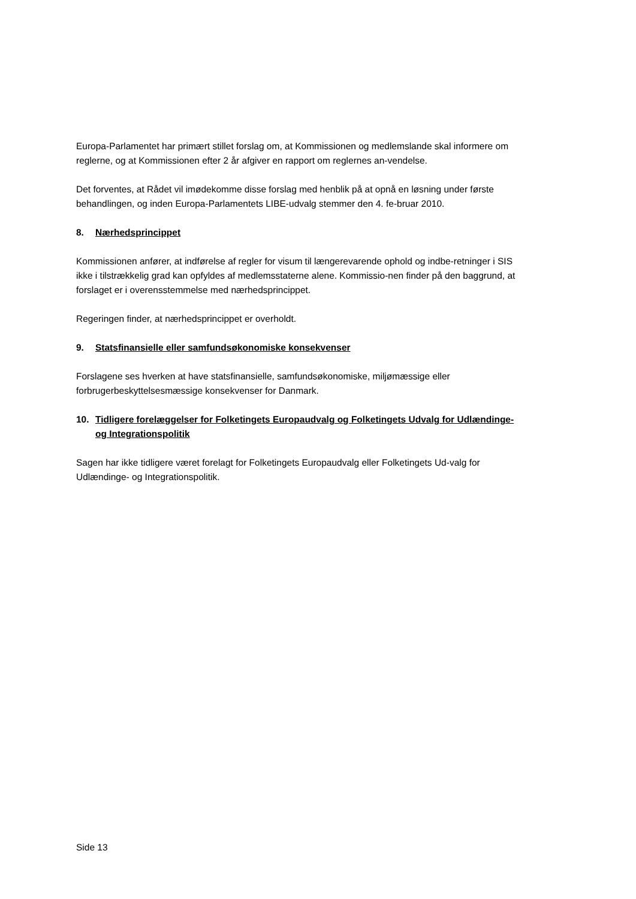Europa-Parlamentet har primært stillet forslag om, at Kommissionen og medlemslande skal informere om reglerne, og at Kommissionen efter 2 år afgiver en rapport om reglernes an-vendelse.
Det forventes, at Rådet vil imødekomme disse forslag med henblik på at opnå en løsning under første behandlingen, og inden Europa-Parlamentets LIBE-udvalg stemmer den 4. fe-bruar 2010.
8. Nærhedsprincippet
Kommissionen anfører, at indførelse af regler for visum til længerevarende ophold og indbe-retninger i SIS ikke i tilstrækkelig grad kan opfyldes af medlemsstaterne alene. Kommissio-nen finder på den baggrund, at forslaget er i overensstemmelse med nærhedsprincippet.
Regeringen finder, at nærhedsprincippet er overholdt.
9. Statsfinansielle eller samfundsøkonomiske konsekvenser
Forslagene ses hverken at have statsfinansielle, samfundsøkonomiske, miljømæssige eller forbrugerbeskyttelsesmæssige konsekvenser for Danmark.
10. Tidligere forelæggelser for Folketingets Europaudvalg og Folketingets Udvalg for Udlændinge- og Integrationspolitik
Sagen har ikke tidligere været forelagt for Folketingets Europaudvalg eller Folketingets Ud-valg for Udlændinge- og Integrationspolitik.
Side 13